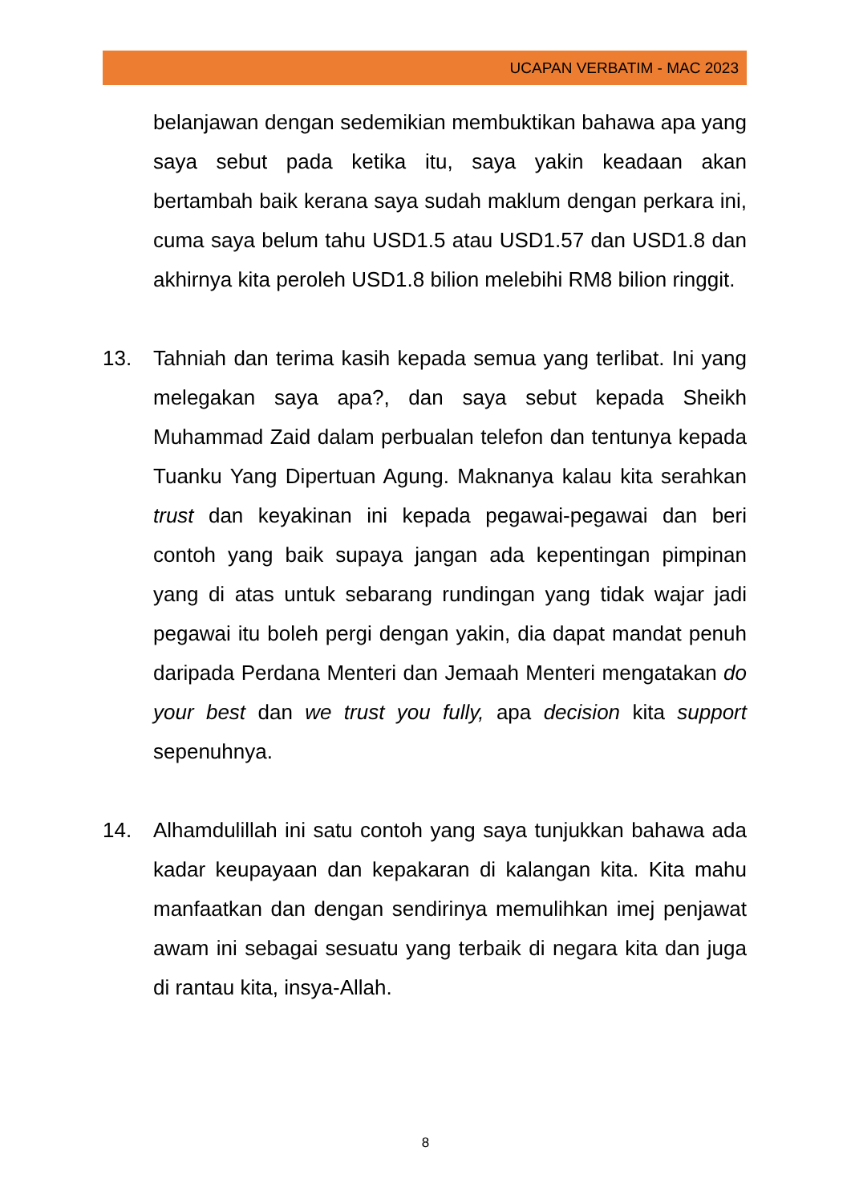UCAPAN VERBATIM - MAC 2023
belanjawan dengan sedemikian membuktikan bahawa apa yang saya sebut pada ketika itu, saya yakin keadaan akan bertambah baik kerana saya sudah maklum dengan perkara ini, cuma saya belum tahu USD1.5 atau USD1.57 dan USD1.8 dan akhirnya kita peroleh USD1.8 bilion melebihi RM8 bilion ringgit.
13. Tahniah dan terima kasih kepada semua yang terlibat. Ini yang melegakan saya apa?, dan saya sebut kepada Sheikh Muhammad Zaid dalam perbualan telefon dan tentunya kepada Tuanku Yang Dipertuan Agung. Maknanya kalau kita serahkan trust dan keyakinan ini kepada pegawai-pegawai dan beri contoh yang baik supaya jangan ada kepentingan pimpinan yang di atas untuk sebarang rundingan yang tidak wajar jadi pegawai itu boleh pergi dengan yakin, dia dapat mandat penuh daripada Perdana Menteri dan Jemaah Menteri mengatakan do your best dan we trust you fully, apa decision kita support sepenuhnya.
14. Alhamdulillah ini satu contoh yang saya tunjukkan bahawa ada kadar keupayaan dan kepakaran di kalangan kita. Kita mahu manfaatkan dan dengan sendirinya memulihkan imej penjawat awam ini sebagai sesuatu yang terbaik di negara kita dan juga di rantau kita, insya-Allah.
8